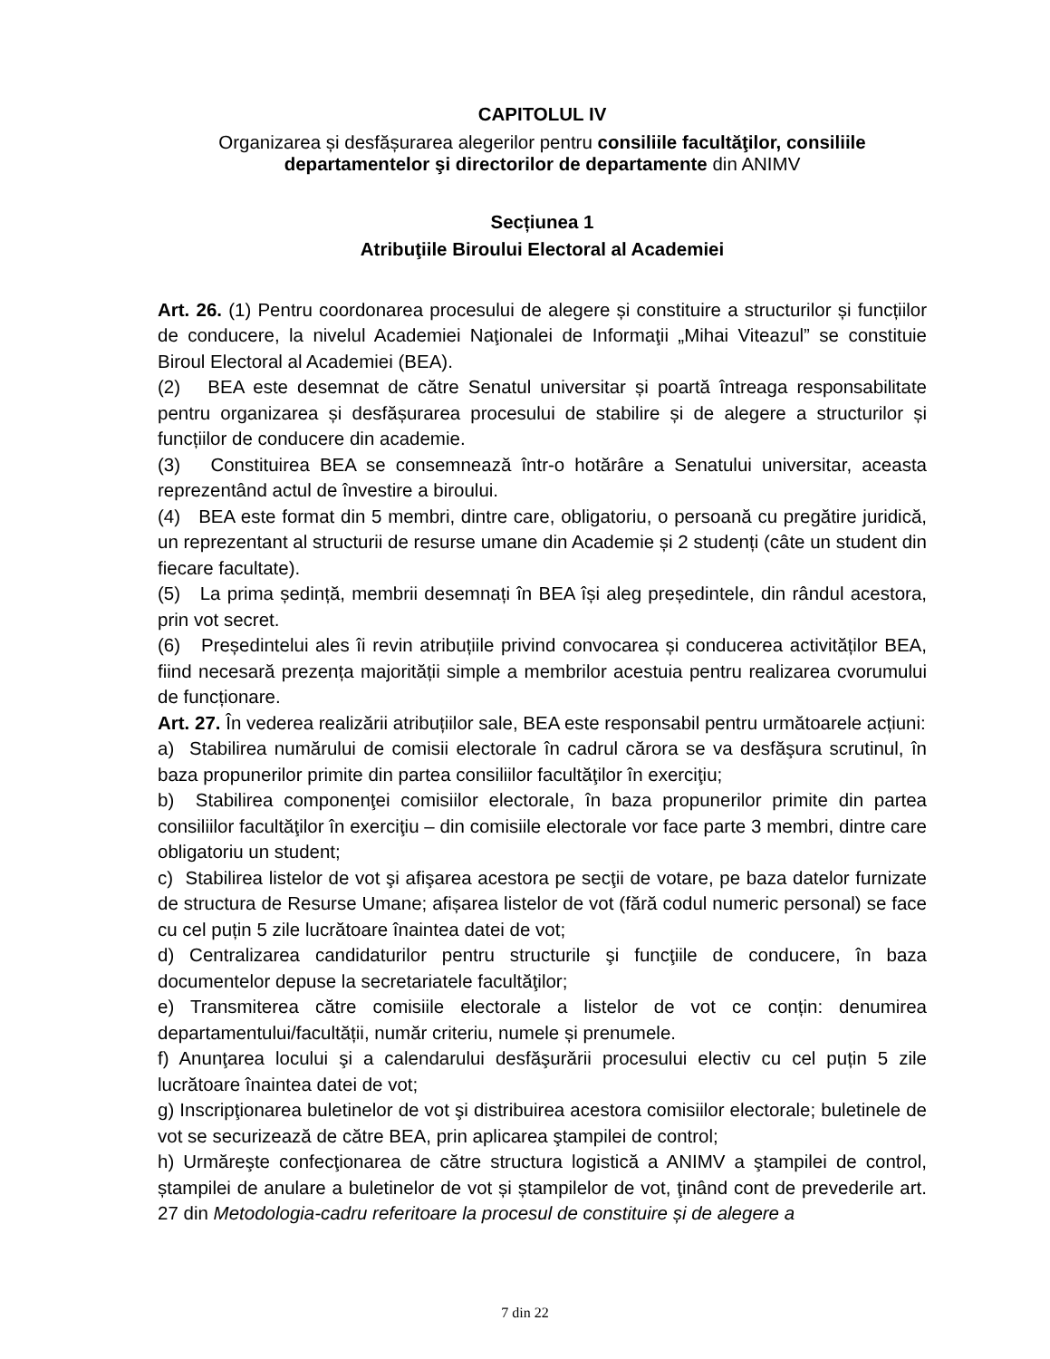CAPITOLUL IV
Organizarea și desfășurarea alegerilor pentru consiliile facultăţilor, consiliile departamentelor şi directorilor de departamente din ANIMV
Secțiunea 1
Atribuţiile Biroului Electoral al Academiei
Art. 26. (1) Pentru coordonarea procesului de alegere și constituire a structurilor și funcțiilor de conducere, la nivelul Academiei Naţionalei de Informaţii „Mihai Viteazul” se constituie Biroul Electoral al Academiei (BEA).
(2) BEA este desemnat de către Senatul universitar și poartă întreaga responsabilitate pentru organizarea și desfășurarea procesului de stabilire și de alegere a structurilor și funcțiilor de conducere din academie.
(3) Constituirea BEA se consemnează într-o hotărâre a Senatului universitar, aceasta reprezentând actul de învestire a biroului.
(4) BEA este format din 5 membri, dintre care, obligatoriu, o persoană cu pregătire juridică, un reprezentant al structurii de resurse umane din Academie și 2 studenți (câte un student din fiecare facultate).
(5) La prima ședință, membrii desemnați în BEA își aleg președintele, din rândul acestora, prin vot secret.
(6) Președintelui ales îi revin atribuțiile privind convocarea și conducerea activităților BEA, fiind necesară prezența majorității simple a membrilor acestuia pentru realizarea cvorumului de funcționare.
Art. 27. În vederea realizării atribuțiilor sale, BEA este responsabil pentru următoarele acțiuni:
a) Stabilirea numărului de comisii electorale în cadrul cărora se va desfăşura scrutinul, în baza propunerilor primite din partea consiliilor facultăţilor în exerciţiu;
b) Stabilirea componenţei comisiilor electorale, în baza propunerilor primite din partea consiliilor facultăţilor în exerciţiu – din comisiile electorale vor face parte 3 membri, dintre care obligatoriu un student;
c) Stabilirea listelor de vot şi afişarea acestora pe secţii de votare, pe baza datelor furnizate de structura de Resurse Umane; afișarea listelor de vot (fără codul numeric personal) se face cu cel puțin 5 zile lucrătoare înaintea datei de vot;
d) Centralizarea candidaturilor pentru structurile şi funcţiile de conducere, în baza documentelor depuse la secretariatele facultăţilor;
e) Transmiterea către comisiile electorale a listelor de vot ce conțin: denumirea departamentului/facultății, număr criteriu, numele și prenumele.
f) Anunţarea locului şi a calendarului desfăşurării procesului electiv cu cel puțin 5 zile lucrătoare înaintea datei de vot;
g) Inscripţionarea buletinelor de vot şi distribuirea acestora comisiilor electorale; buletinele de vot se securizează de către BEA, prin aplicarea ştampilei de control;
h) Urmăreşte confecţionarea de către structura logistică a ANIMV a ştampilei de control, ștampilei de anulare a buletinelor de vot și ștampilelor de vot, ţinând cont de prevederile art. 27 din Metodologia-cadru referitoare la procesul de constituire și de alegere a
7 din 22